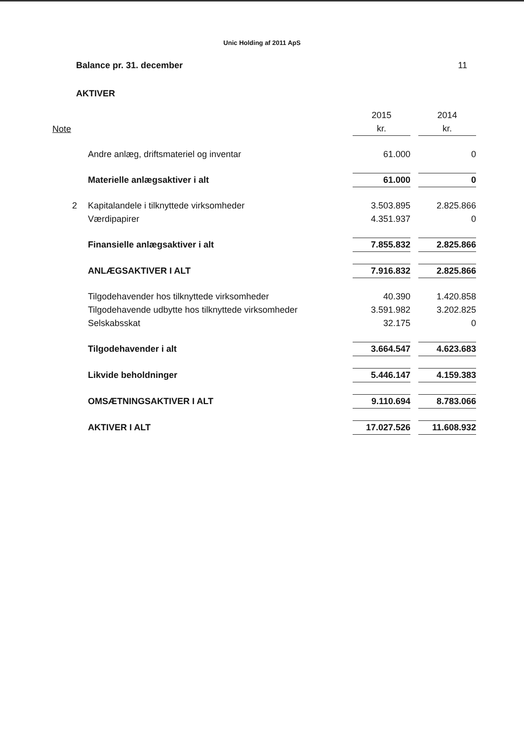Unic Holding af 2011 ApS
Balance pr. 31. december 11
AKTIVER
| | | 2015 | 2014 |
| Note | | kr. | kr. |
| | Andre anlæg, driftsmateriel og inventar | 61.000 | 0 |
| | Materielle anlægsaktiver i alt | 61.000 | 0 |
| 2 | Kapitalandele i tilknyttede virksomheder | 3.503.895 | 2.825.866 |
| | Værdipapirer | 4.351.937 | 0 |
| | Finansielle anlægsaktiver i alt | 7.855.832 | 2.825.866 |
| | ANLÆGSAKTIVER I ALT | 7.916.832 | 2.825.866 |
| | Tilgodehavender hos tilknyttede virksomheder | 40.390 | 1.420.858 |
| | Tilgodehavende udbytte hos tilknyttede virksomheder | 3.591.982 | 3.202.825 |
| | Selskabsskat | 32.175 | 0 |
| | Tilgodehavender i alt | 3.664.547 | 4.623.683 |
| | Likvide beholdninger | 5.446.147 | 4.159.383 |
| | OMSÆTNINGSAKTIVER I ALT | 9.110.694 | 8.783.066 |
| | AKTIVER I ALT | 17.027.526 | 11.608.932 |